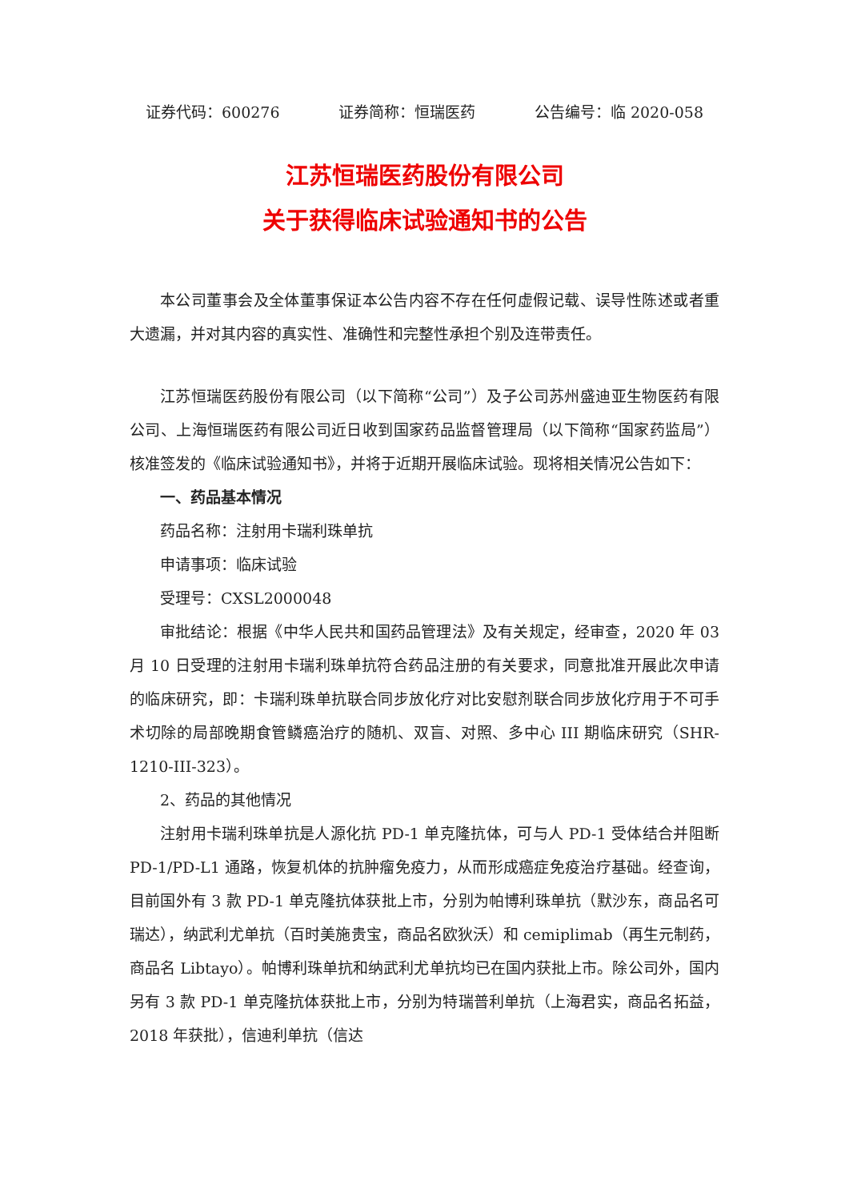证券代码：600276 证券简称：恒瑞医药 公告编号：临 2020-058
江苏恒瑞医药股份有限公司
关于获得临床试验通知书的公告
本公司董事会及全体董事保证本公告内容不存在任何虚假记载、误导性陈述或者重大遗漏，并对其内容的真实性、准确性和完整性承担个别及连带责任。
江苏恒瑞医药股份有限公司（以下简称“公司”）及子公司苏州盛迪亚生物医药有限公司、上海恒瑞医药有限公司近日收到国家药品监督管理局（以下简称“国家药监局”）核准签发的《临床试验通知书》，并将于近期开展临床试验。现将相关情况公告如下：
一、药品基本情况
药品名称：注射用卡瑞利珠单抗
申请事项：临床试验
受理号：CXSL2000048
审批结论：根据《中华人民共和国药品管理法》及有关规定，经审查，2020 年 03 月 10 日受理的注射用卡瑞利珠单抗符合药品注册的有关要求，同意批准开展此次申请的临床研究，即：卡瑞利珠单抗联合同步放化疗对比安慰剂联合同步放化疗用于不可手术切除的局部晚期食管鳞癌治疗的随机、双盲、对照、多中心 III 期临床研究（SHR-1210-III-323）。
2、药品的其他情况
注射用卡瑞利珠单抗是人源化抗 PD-1 单克隆抗体，可与人 PD-1 受体结合并阻断 PD-1/PD-L1 通路，恢复机体的抗肿瘤免疫力，从而形成癌症免疫治疗基础。经查询，目前国外有 3 款 PD-1 单克隆抗体获批上市，分别为帕博利珠单抗（默沙东，商品名可瑞达），纳武利尤单抗（百时美施贵宝，商品名欧狄沃）和 cemiplimab（再生元制药，商品名 Libtayo）。帕博利珠单抗和纳武利尤单抗均已在国内获批上市。除公司外，国内另有 3 款 PD-1 单克隆抗体获批上市，分别为特瑞普利单抗（上海君实，商品名拓益，2018 年获批），信迪利单抗（信达